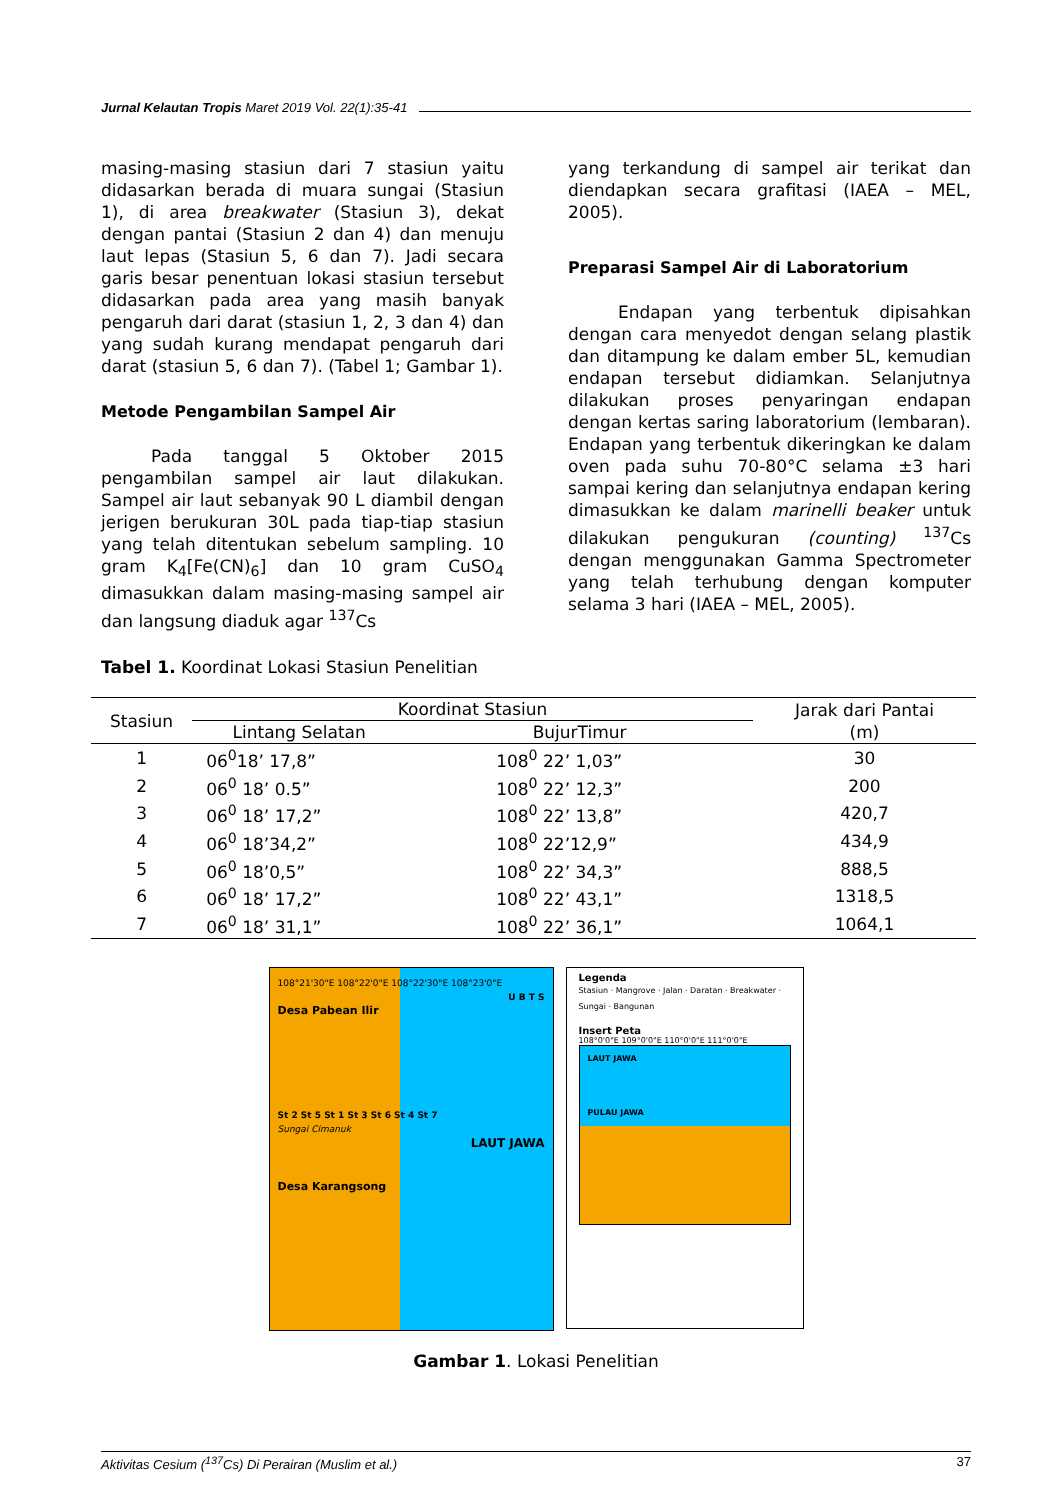Jurnal Kelautan Tropis Maret 2019 Vol. 22(1):35-41
masing-masing stasiun dari 7 stasiun yaitu didasarkan berada di muara sungai (Stasiun 1), di area breakwater (Stasiun 3), dekat dengan pantai (Stasiun 2 dan 4) dan menuju laut lepas (Stasiun 5, 6 dan 7). Jadi secara garis besar penentuan lokasi stasiun tersebut didasarkan pada area yang masih banyak pengaruh dari darat (stasiun 1, 2, 3 dan 4) dan yang sudah kurang mendapat pengaruh dari darat (stasiun 5, 6 dan 7). (Tabel 1; Gambar 1).
Metode Pengambilan Sampel Air
Pada tanggal 5 Oktober 2015 pengambilan sampel air laut dilakukan. Sampel air laut sebanyak 90 L diambil dengan jerigen berukuran 30L pada tiap-tiap stasiun yang telah ditentukan sebelum sampling. 10 gram K<sub>4</sub>[Fe(CN)<sub>6</sub>] dan 10 gram CuSO<sub>4</sub> dimasukkan dalam masing-masing sampel air dan langsung diaduk agar <sup>137</sup>Cs
yang terkandung di sampel air terikat dan diendapkan secara grafitasi (IAEA – MEL, 2005).
Preparasi Sampel Air di Laboratorium
Endapan yang terbentuk dipisahkan dengan cara menyedot dengan selang plastik dan ditampung ke dalam ember 5L, kemudian endapan tersebut didiamkan. Selanjutnya dilakukan proses penyaringan endapan dengan kertas saring laboratorium (lembaran). Endapan yang terbentuk dikeringkan ke dalam oven pada suhu 70-80°C selama ±3 hari sampai kering dan selanjutnya endapan kering dimasukkan ke dalam marinelli beaker untuk dilakukan pengukuran (counting) <sup>137</sup>Cs dengan menggunakan Gamma Spectrometer yang telah terhubung dengan komputer selama 3 hari (IAEA – MEL, 2005).
Tabel 1. Koordinat Lokasi Stasiun Penelitian
| Stasiun | Koordinat Stasiun | | Jarak dari Pantai (m) |
| --- | --- | --- | --- |
| | Lintang Selatan | BujurTimur | |
| 1 | 06<sup>0</sup>18’ 17,8” | 108<sup>0</sup> 22’ 1,03” | 30 |
| 2 | 06<sup>0</sup> 18’ 0.5” | 108<sup>0</sup> 22’ 12,3” | 200 |
| 3 | 06<sup>0</sup> 18’ 17,2” | 108<sup>0</sup> 22’ 13,8” | 420,7 |
| 4 | 06<sup>0</sup> 18’34,2” | 108<sup>0</sup> 22’12,9” | 434,9 |
| 5 | 06<sup>0</sup> 18’0,5” | 108<sup>0</sup> 22’ 34,3” | 888,5 |
| 6 | 06<sup>0</sup> 18’ 17,2” | 108<sup>0</sup> 22’ 43,1” | 1318,5 |
| 7 | 06<sup>0</sup> 18’ 31,1” | 108<sup>0</sup> 22’ 36,1” | 1064,1 |
108°21'30"E 108°22'0"E 108°22'30"E 108°23'0"E
U B T S
Desa Pabean Ilir
St 2 St 5 St 1 St 3 St 6 St 4 St 7
Sungai Cimanuk
LAUT JAWA
Desa Karangsong
Legenda
Stasiun · Mangrove · Jalan · Daratan · Breakwater · Sungai · Bangunan
Insert Peta
108°0'0"E 109°0'0"E 110°0'0"E 111°0'0"E
LAUT JAWA
PULAU JAWA
Gambar 1. Lokasi Penelitian
Aktivitas Cesium (<sup>137</sup>Cs) Di Perairan (Muslim et al.) 37